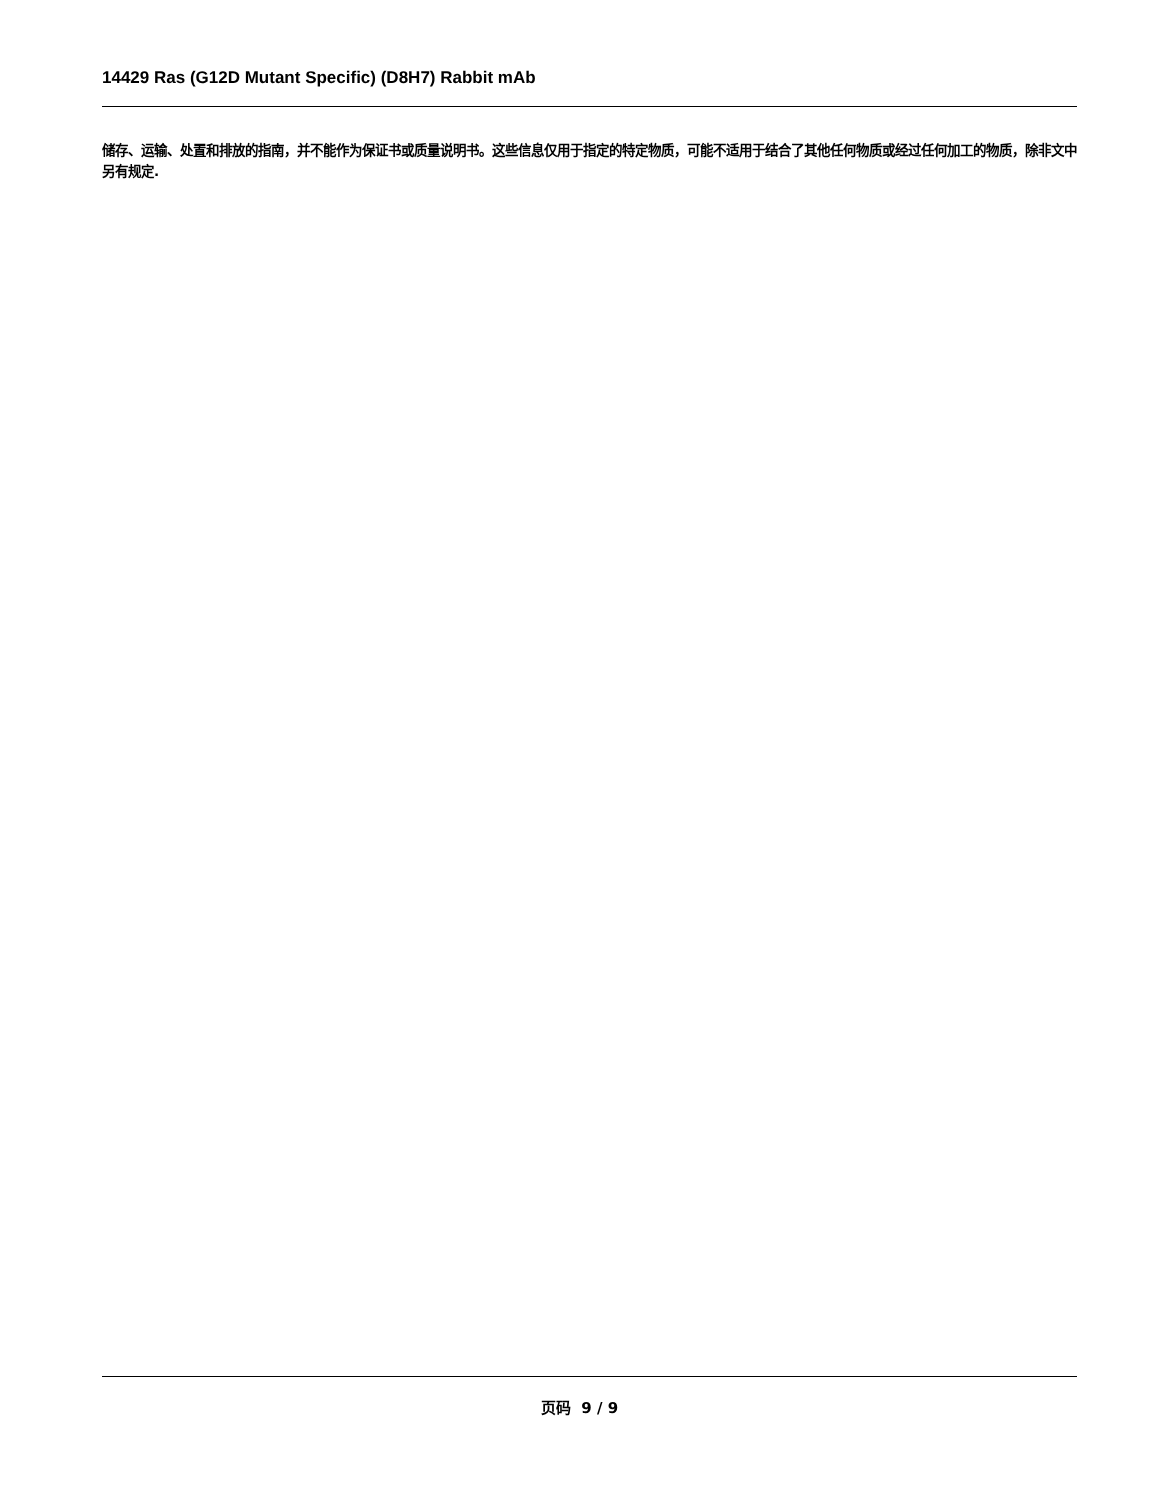14429 Ras (G12D Mutant Specific) (D8H7) Rabbit mAb
储存、运输、处置和排放的指南，并不能作为保证书或质量说明书。这些信息仅用于指定的特定物质，可能不适用于结合了其他任何物质或经过任何加工的物质，除非文中另有规定.
页码 9 / 9